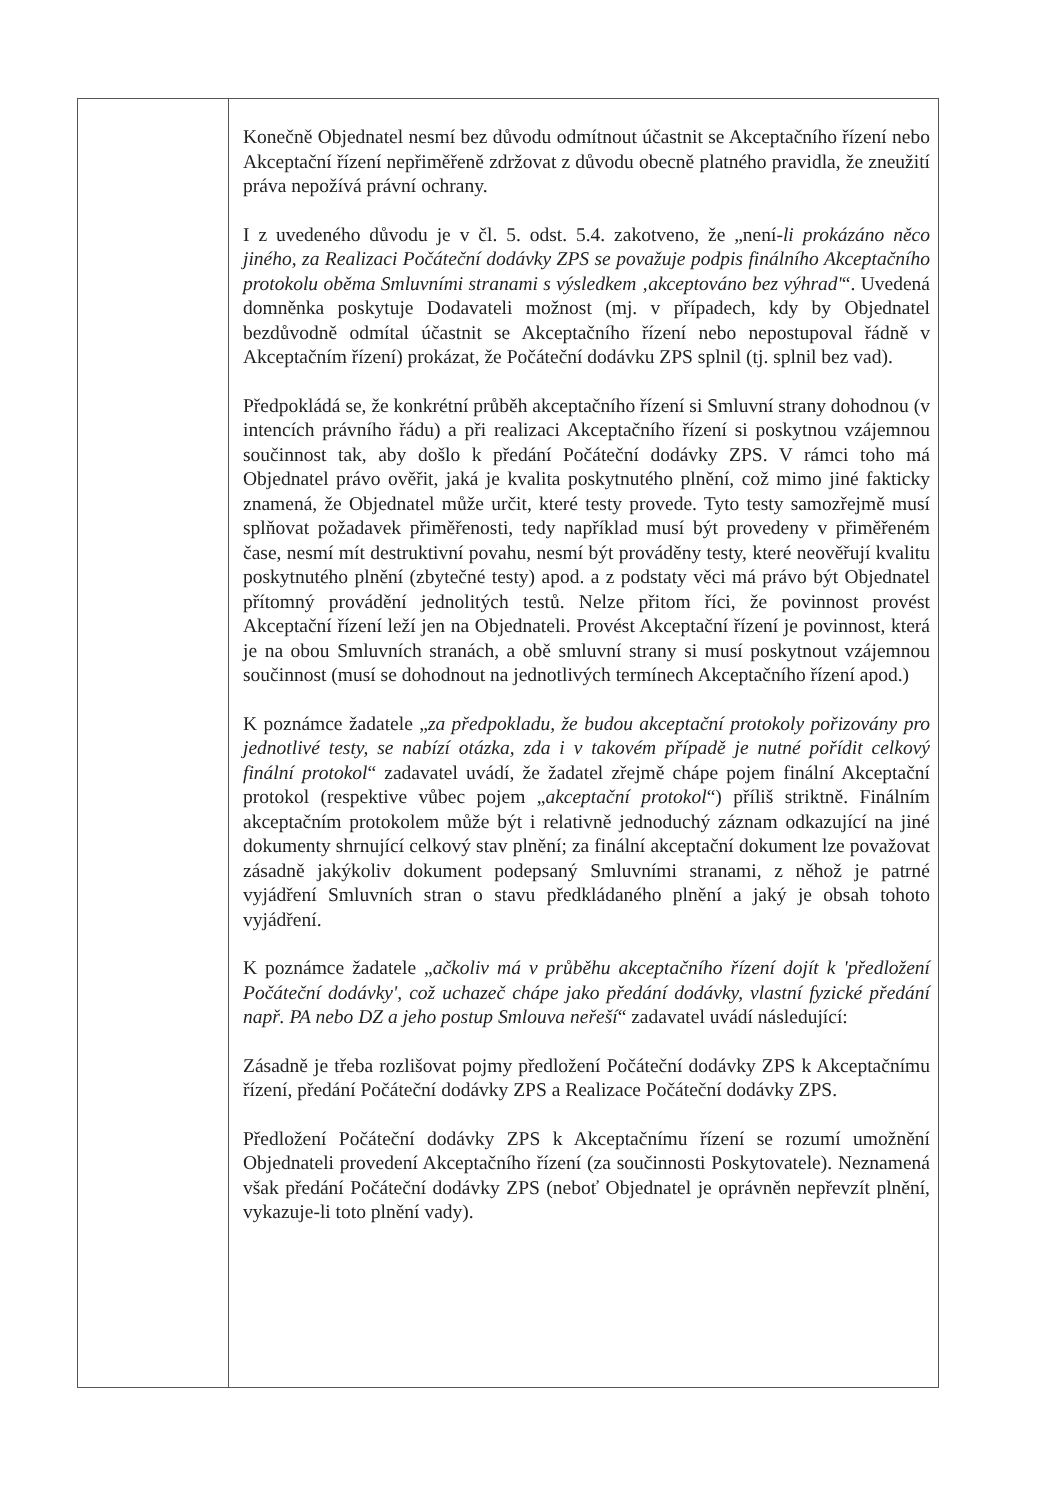| | Konečně Objednatel nesmí bez důvodu odmítnout účastnit se Akceptačního řízení nebo Akceptační řízení nepřiměřeně zdržovat z důvodu obecně platného pravidla, že zneužití práva nepožívá právní ochrany. I z uvedeného důvodu je v čl. 5. odst. 5.4. zakotveno, že „není- li prokázáno něco jiného, za Realizaci Počáteční dodávky ZPS se považuje podpis finálního Akceptačního protokolu oběma Smluvními stranami s výsledkem ‚akceptováno bez výhrad' “. Uvedená domněnka poskytuje Dodavateli možnost (mj. v případech, kdy by Objednatel bezdůvodně odmítal účastnit se Akceptačního řízení nebo nepostupoval řádně v Akceptačním řízení) prokázat, že Počáteční dodávku ZPS splnil (tj. splnil bez vad). Předpokládá se, že konkrétní průběh akceptačního řízení si Smluvní strany dohodnou (v intencích právního řádu) a při realizaci Akceptačního řízení si poskytnou vzájemnou součinnost tak, aby došlo k předání Počáteční dodávky ZPS. V rámci toho má Objednatel právo ověřit, jaká je kvalita poskytnutého plnění, což mimo jiné fakticky znamená, že Objednatel může určit, které testy provede. Tyto testy samozřejmě musí splňovat požadavek přiměřenosti, tedy například musí být provedeny v přiměřeném čase, nesmí mít destruktivní povahu, nesmí být prováděny testy, které neověřují kvalitu poskytnutého plnění (zbytečné testy) apod. a z podstaty věci má právo být Objednatel přítomný provádění jednolitých testů. Nelze přitom říci, že povinnost provést Akceptační řízení leží jen na Objednateli. Provést Akceptační řízení je povinnost, která je na obou Smluvních stranách, a obě smluvní strany si musí poskytnout vzájemnou součinnost (musí se dohodnout na jednotlivých termínech Akceptačního řízení apod.) K poznámce žadatele „ za předpokladu, že budou akceptační protokoly pořizovány pro jednotlivé testy, se nabízí otázka, zda i v takovém případě je nutné pořídit celkový finální protokol “ zadavatel uvádí, že žadatel zřejmě chápe pojem finální Akceptační protokol (respektive vůbec pojem „ akceptační protokol “) příliš striktně. Finálním akceptačním protokolem může být i relativně jednoduchý záznam odkazující na jiné dokumenty shrnující celkový stav plnění; za finální akceptační dokument lze považovat zásadně jakýkoliv dokument podepsaný Smluvními stranami, z něhož je patrné vyjádření Smluvních stran o stavu předkládaného plnění a jaký je obsah tohoto vyjádření. K poznámce žadatele „ ačkoliv má v průběhu akceptačního řízení dojít k 'předložení Počáteční dodávky', což uchazeč chápe jako předání dodávky, vlastní fyzické předání např. PA nebo DZ a jeho postup Smlouva neřeší “ zadavatel uvádí následující: Zásadně je třeba rozlišovat pojmy předložení Počáteční dodávky ZPS k Akceptačnímu řízení, předání Počáteční dodávky ZPS a Realizace Počáteční dodávky ZPS. Předložení Počáteční dodávky ZPS k Akceptačnímu řízení se rozumí umožnění Objednateli provedení Akceptačního řízení (za součinnosti Poskytovatele). Neznamená však předání Počáteční dodávky ZPS (neboť Objednatel je oprávněn nepřevzít plnění, vykazuje-li toto plnění vady). |